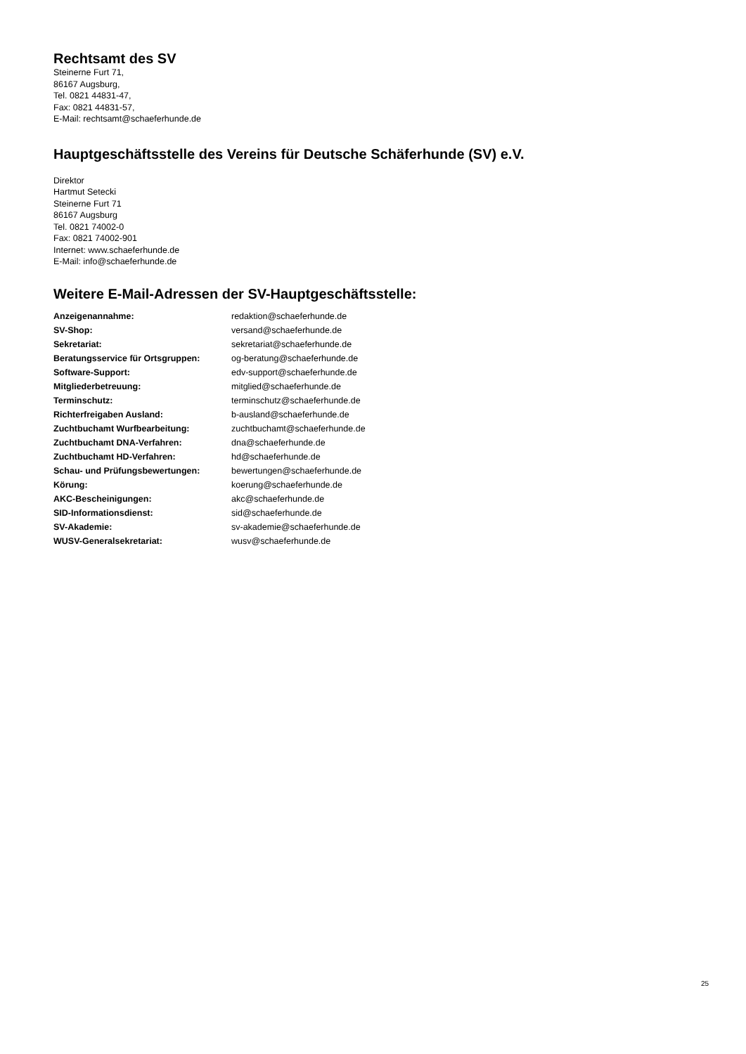Rechtsamt des SV
Steinerne Furt 71,
86167 Augsburg,
Tel. 0821 44831-47,
Fax: 0821 44831-57,
E-Mail: rechtsamt@schaeferhunde.de
Hauptgeschäftsstelle des Vereins für Deutsche Schäferhunde (SV) e.V.
Direktor
Hartmut Setecki
Steinerne Furt 71
86167 Augsburg
Tel. 0821 74002-0
Fax: 0821 74002-901
Internet: www.schaeferhunde.de
E-Mail: info@schaeferhunde.de
Weitere E-Mail-Adressen der SV-Hauptgeschäftsstelle:
| Anzeigenannahme: | redaktion@schaeferhunde.de |
| SV-Shop: | versand@schaeferhunde.de |
| Sekretariat: | sekretariat@schaeferhunde.de |
| Beratungsservice für Ortsgruppen: | og-beratung@schaeferhunde.de |
| Software-Support: | edv-support@schaeferhunde.de |
| Mitgliederbetreuung: | mitglied@schaeferhunde.de |
| Terminschutz: | terminschutz@schaeferhunde.de |
| Richterfreigaben Ausland: | b-ausland@schaeferhunde.de |
| Zuchtbuchamt Wurfbearbeitung: | zuchtbuchamt@schaeferhunde.de |
| Zuchtbuchamt DNA-Verfahren: | dna@schaeferhunde.de |
| Zuchtbuchamt HD-Verfahren: | hd@schaeferhunde.de |
| Schau- und Prüfungsbewertungen: | bewertungen@schaeferhunde.de |
| Körung: | koerung@schaeferhunde.de |
| AKC-Bescheinigungen: | akc@schaeferhunde.de |
| SID-Informationsdienst: | sid@schaeferhunde.de |
| SV-Akademie: | sv-akademie@schaeferhunde.de |
| WUSV-Generalsekretariat: | wusv@schaeferhunde.de |
25